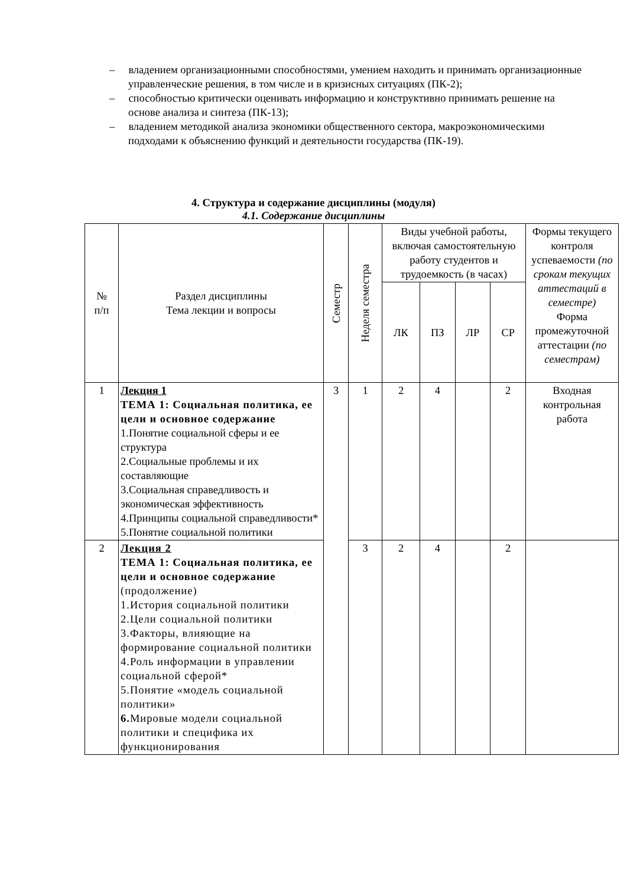– владением организационными способностями, умением находить и принимать организационные управленческие решения, в том числе и в кризисных ситуациях (ПК-2);
– способностью критически оценивать информацию и конструктивно принимать решение на основе анализа и синтеза (ПК-13);
– владением методикой анализа экономики общественного сектора, макроэкономическими подходами к объяснению функций и деятельности государства (ПК-19).
4. Структура и содержание дисциплины (модуля)
4.1. Содержание дисциплины
| № п/п | Раздел дисциплины Тема лекции и вопросы | Семестр | Неделя семестра | Виды учебной работы, включая самостоятельную работу студентов и трудоемкость (в часах) | | | | Формы текущего контроля успеваемости (по срокам текущих аттестаций в семестре) Форма промежуточной аттестации (по семестрам) |
| --- | --- | --- | --- | --- | --- | --- | --- | --- |
| | | | | ЛК | ПЗ | ЛР | СР | |
| 1 | Лекция 1 ТЕМА 1: Социальная политика, ее цели и основное содержание 1.Понятие социальной сферы и ее структура 2.Социальные проблемы и их составляющие 3.Социальная справедливость и экономическая эффективность 4.Принципы социальной справедливости* 5.Понятие социальной политики | 3 | 1 | 2 | 4 | | 2 | Входная контрольная работа |
| 2 | Лекция 2 ТЕМА 1: Социальная политика, ее цели и основное содержание (продолжение) 1.История социальной политики 2.Цели социальной политики 3.Факторы, влияющие на формирование социальной политики 4.Роль информации в управлении социальной сферой* 5.Понятие «модель социальной политики» 6. Мировые модели социальной политики и специфика их функционирования | | 3 | 2 | 4 | | 2 | |